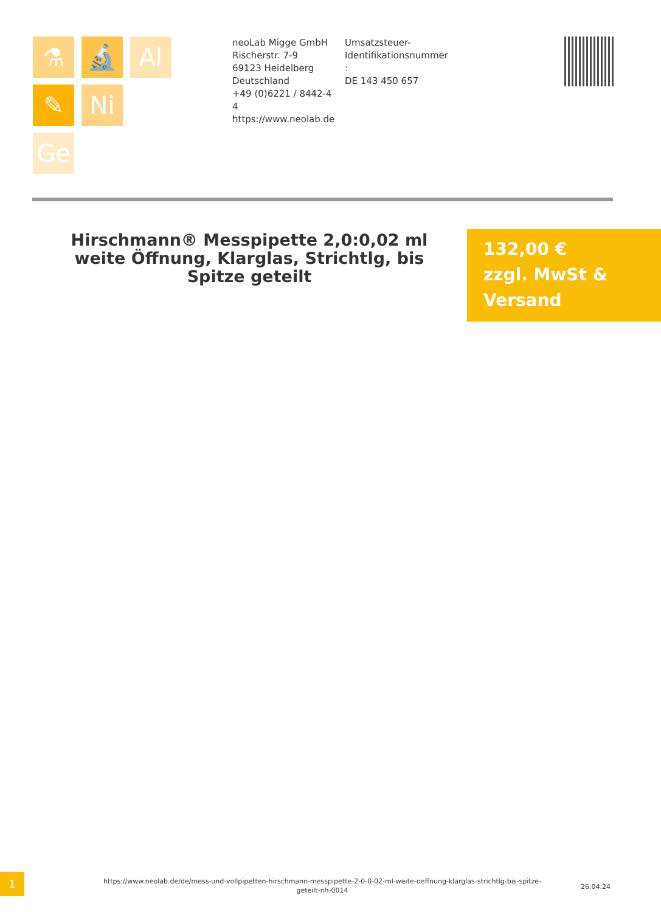⚗ 🔬 Al
✎ Ni
Ge
neoLab Migge GmbH
Rischerstr. 7-9
69123 Heidelberg
Deutschland
+49 (0)6221 / 8442-44
https://www.neolab.de
Umsatzsteuer-
Identifikationsnummer
:
DE 143 450 657
Hirschmann® Messpipette 2,0:0,02 ml weite Öffnung, Klarglas, Strichtlg, bis Spitze geteilt
132,00 €
zzgl. MwSt &
Versand
1
https://www.neolab.de/de/mess-und-vollpipetten-hirschmann-messpipette-2-0-0-02-ml-weite-oeffnung-klarglas-strichtlg-bis-spitze-geteilt-nh-0014
26.04.24